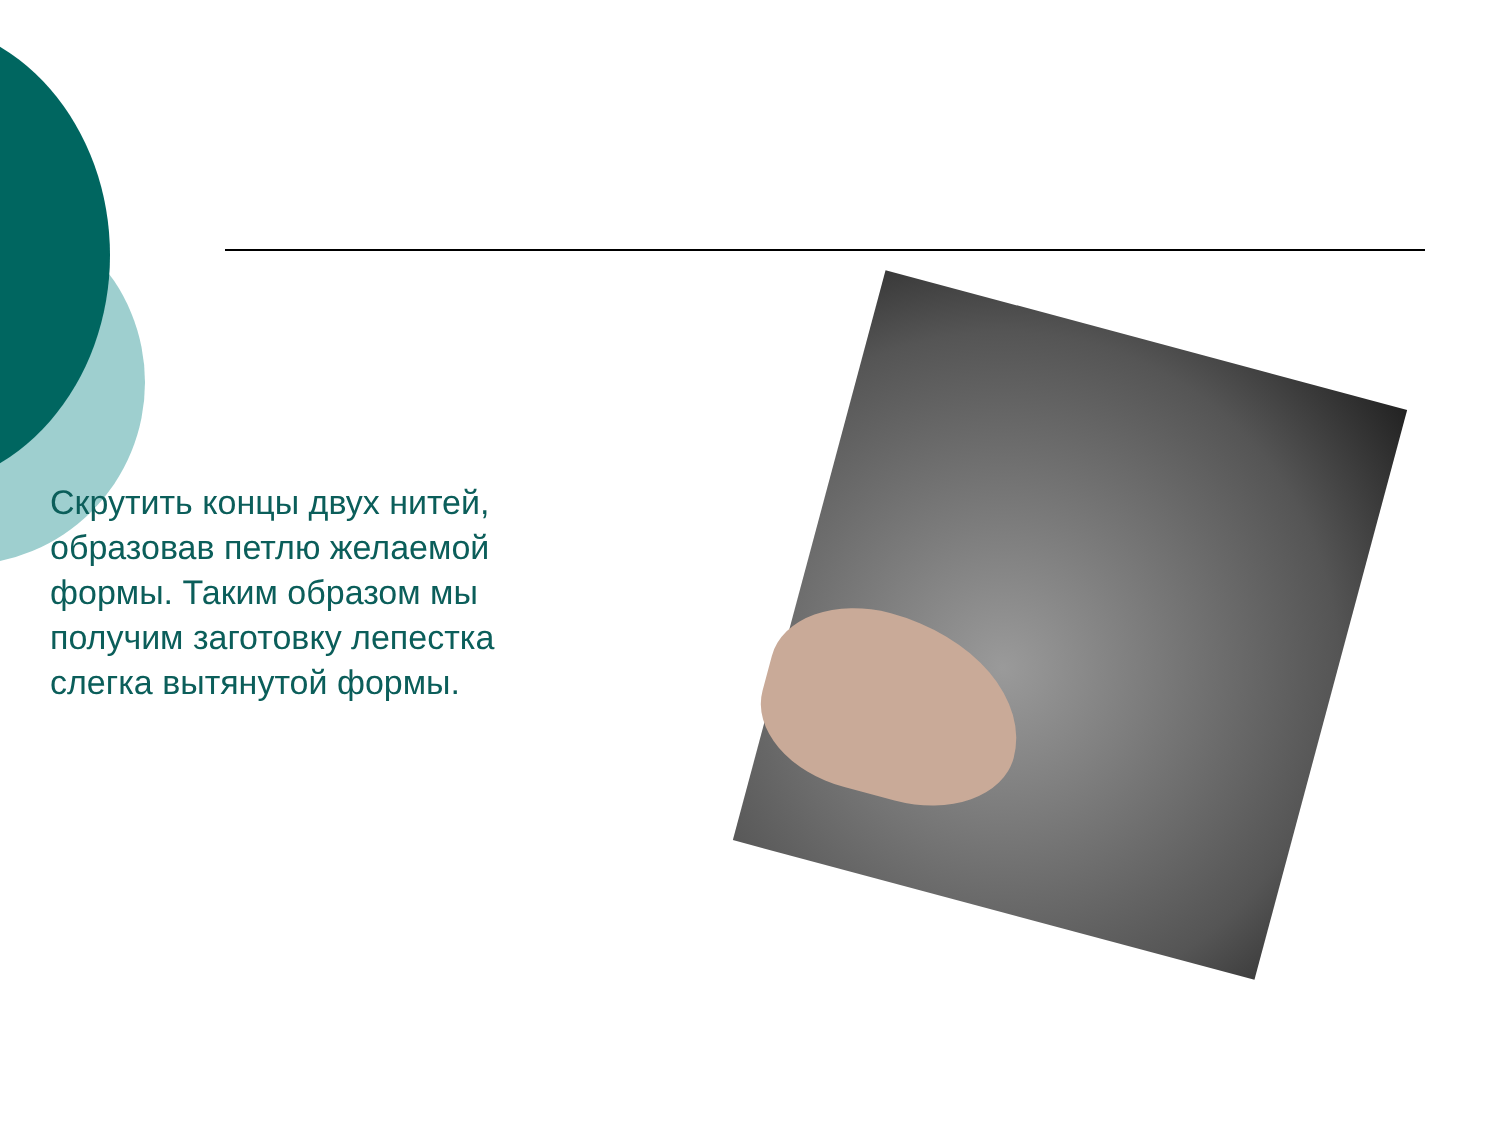Скрутить концы двух нитей, образовав петлю желаемой формы. Таким образом мы получим заготовку лепестка слегка вытянутой формы.